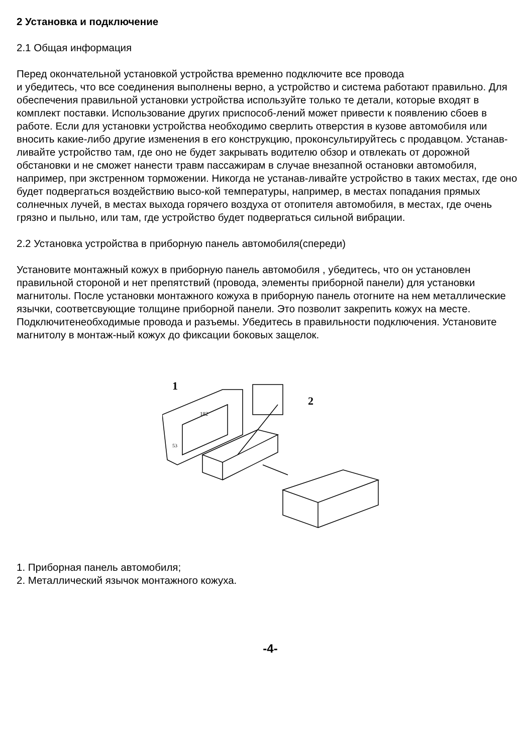2 Установка и подключение
2.1 Общая информация
Перед окончательной установкой устройства временно подключите все провода
и убедитесь, что все соединения выполнены верно, а устройство и система работают правильно. Для обеспечения правильной установки устройства используйте только те детали, которые входят в комплект поставки. Использование других приспособ-лений может привести к появлению сбоев в работе. Если для установки устройства необходимо сверлить отверстия в кузове автомобиля или вносить какие-либо другие изменения в его конструкцию, проконсультируйтесь с продавцом. Устанав-ливайте устройство там, где оно не будет закрывать водителю обзор и отвлекать от дорожной обстановки и не сможет нанести травм пассажирам в случае внезапной остановки автомобиля, например, при экстренном торможении. Никогда не устанав-ливайте устройство в таких местах, где оно будет подвергаться воздействию высо-кой температуры, например, в местах попадания прямых солнечных лучей, в местах выхода горячего воздуха от отопителя автомобиля, в местах, где очень грязно и пыльно, или там, где устройство будет подвергаться сильной вибрации.
2.2 Установка устройства в приборную панель автомобиля(спереди)
Установите монтажный кожух в приборную панель автомобиля , убедитесь, что он установлен правильной стороной и нет препятствий (провода, элементы приборной панели) для установки магнитолы. После установки монтажного кожуха в приборную панель отогните на нем металлические язычки, соответсвующие толщине приборной панели. Это позволит закрепить кожух на месте. Подключитенеобходимые провода и разъемы. Убедитесь в правильности подключения. Установите магнитолу в монтаж-ный кожух до фиксации боковых защелок.
1
2
182
53
1. Приборная панель автомобиля;
2. Металлический язычок монтажного кожуха.
-4-